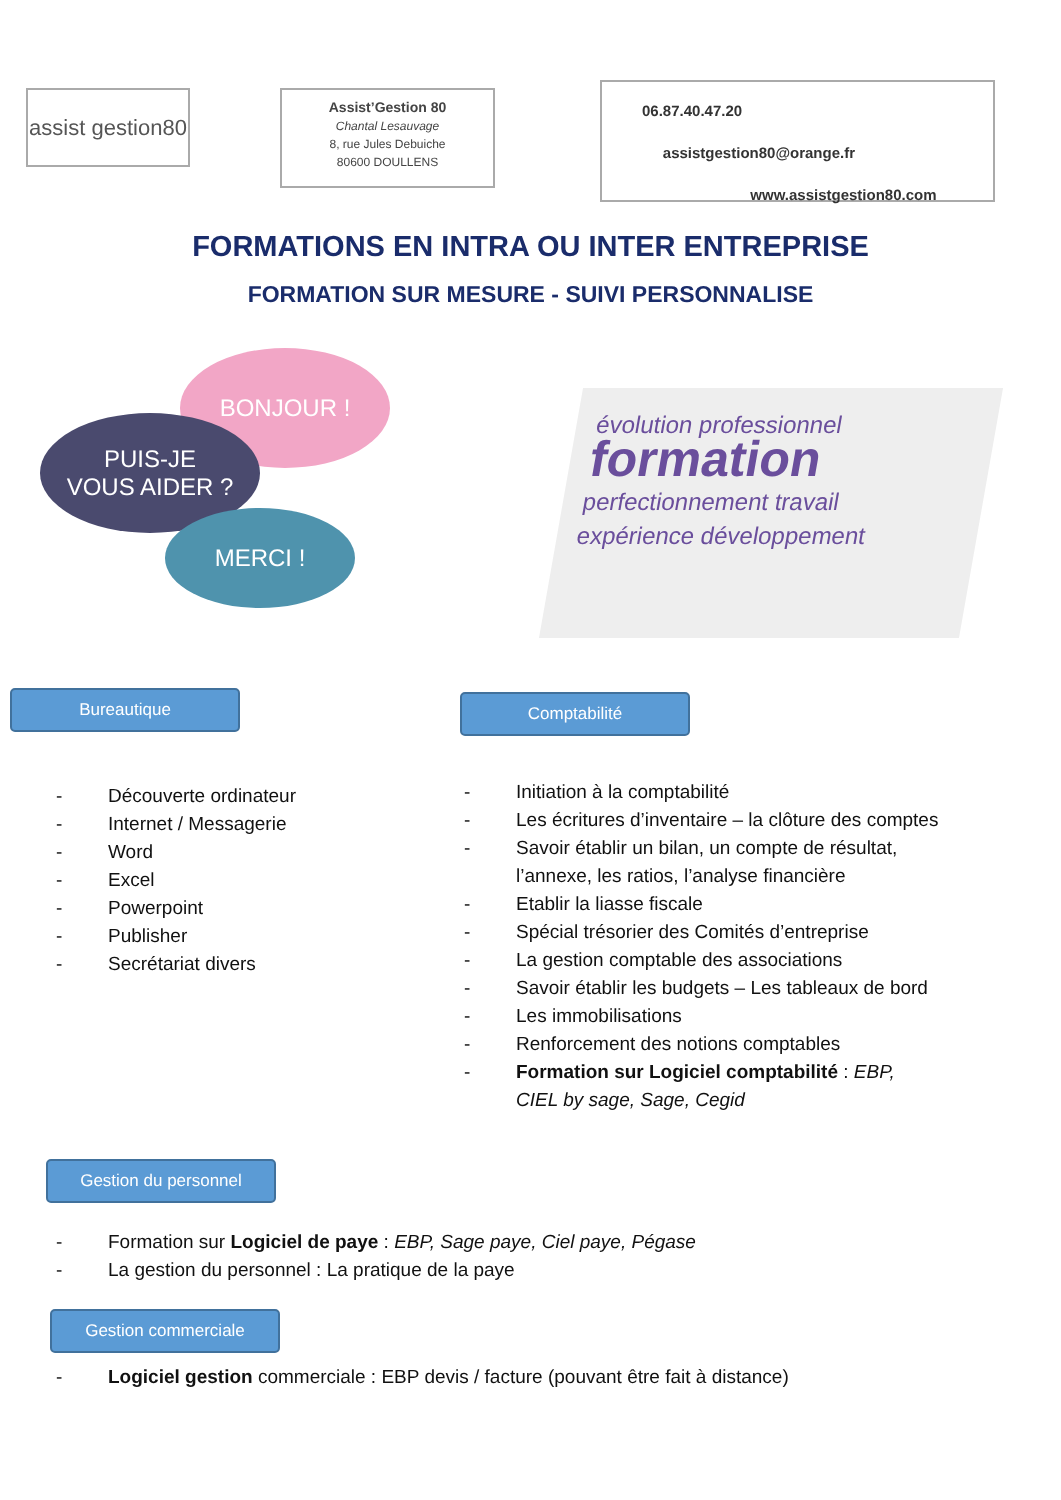assist gestion80
Assist’Gestion 80
Chantal Lesauvage
8, rue Jules Debuiche
80600 DOULLENS
06.87.40.47.20
assistgestion80@orange.fr
www.assistgestion80.com
FORMATIONS EN INTRA OU INTER ENTREPRISE
FORMATION SUR MESURE - SUIVI PERSONNALISE
BONJOUR !
PUIS-JE
VOUS AIDER ?
MERCI !
évolution professionnel
formation
perfectionnement travail
expérience développement
Bureautique
- Découverte ordinateur
- Internet / Messagerie
- Word
- Excel
- Powerpoint
- Publisher
- Secrétariat divers
Comptabilité
- Initiation à la comptabilité
- Les écritures d’inventaire – la clôture des comptes
- Savoir établir un bilan, un compte de résultat, l’annexe, les ratios, l’analyse financière
- Etablir la liasse fiscale
- Spécial trésorier des Comités d’entreprise
- La gestion comptable des associations
- Savoir établir les budgets – Les tableaux de bord
- Les immobilisations
- Renforcement des notions comptables
- Formation sur Logiciel comptabilité : EBP, CIEL by sage, Sage, Cegid
Gestion du personnel
- Formation sur Logiciel de paye : EBP, Sage paye, Ciel paye, Pégase
- La gestion du personnel : La pratique de la paye
Gestion commerciale
- Logiciel gestion commerciale : EBP devis / facture (pouvant être fait à distance)